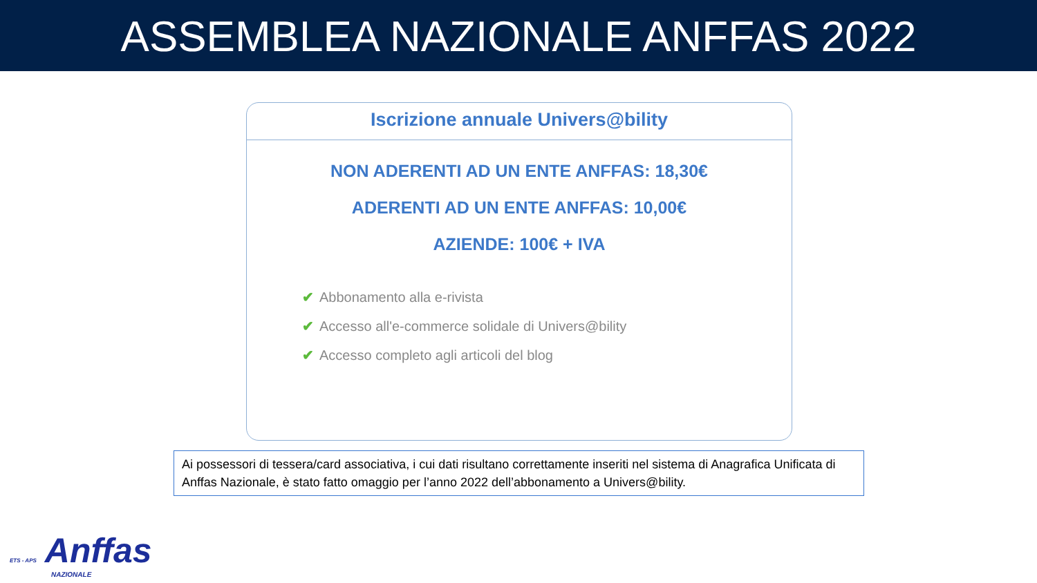ASSEMBLEA NAZIONALE ANFFAS 2022
Iscrizione annuale Univers@bility
NON ADERENTI AD UN ENTE ANFFAS: 18,30€
ADERENTI AD UN ENTE ANFFAS: 10,00€
AZIENDE: 100€ + IVA
✔ Abbonamento alla e-rivista
✔ Accesso all'e-commerce solidale di Univers@bility
✔ Accesso completo agli articoli del blog
Ai possessori di tessera/card associativa, i cui dati risultano correttamente inseriti nel sistema di Anagrafica Unificata di Anffas Nazionale, è stato fatto omaggio per l’anno 2022 dell’abbonamento a Univers@bility.
ETS - APS Anffas
NAZIONALE